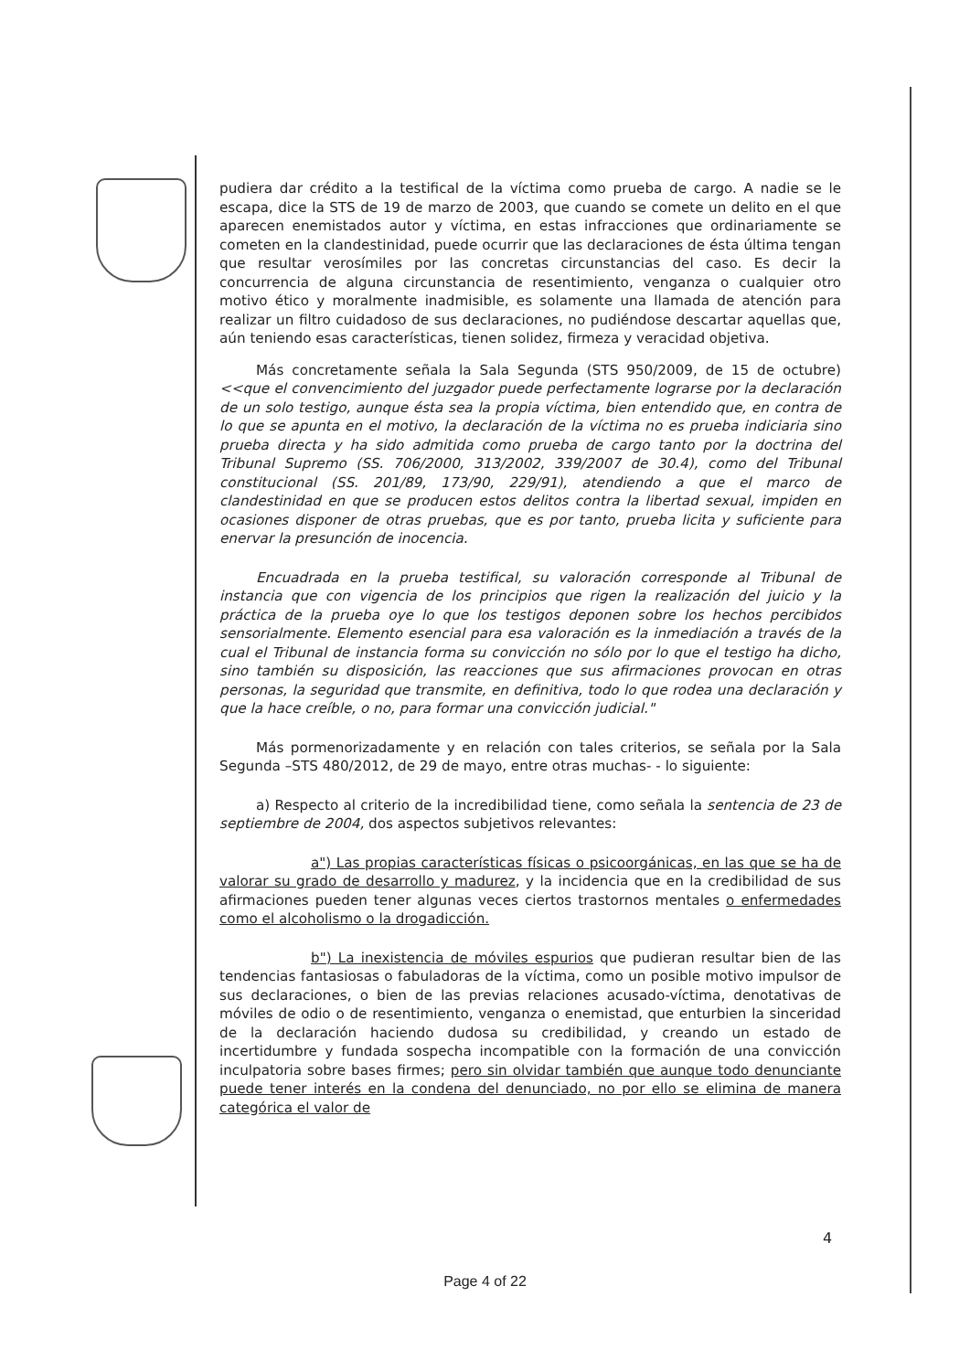pudiera dar crédito a la testifical de la víctima como prueba de cargo. A nadie se le escapa, dice la STS de 19 de marzo de 2003, que cuando se comete un delito en el que aparecen enemistados autor y víctima, en estas infracciones que ordinariamente se cometen en la clandestinidad, puede ocurrir que las declaraciones de ésta última tengan que resultar verosímiles por las concretas circunstancias del caso. Es decir la concurrencia de alguna circunstancia de resentimiento, venganza o cualquier otro motivo ético y moralmente inadmisible, es solamente una llamada de atención para realizar un filtro cuidadoso de sus declaraciones, no pudiéndose descartar aquellas que, aún teniendo esas características, tienen solidez, firmeza y veracidad objetiva.
Más concretamente señala la Sala Segunda (STS 950/2009, de 15 de octubre) <<que el convencimiento del juzgador puede perfectamente lograrse por la declaración de un solo testigo, aunque ésta sea la propia víctima, bien entendido que, en contra de lo que se apunta en el motivo, la declaración de la víctima no es prueba indiciaria sino prueba directa y ha sido admitida como prueba de cargo tanto por la doctrina del Tribunal Supremo (SS. 706/2000, 313/2002, 339/2007 de 30.4), como del Tribunal constitucional (SS. 201/89, 173/90, 229/91), atendiendo a que el marco de clandestinidad en que se producen estos delitos contra la libertad sexual, impiden en ocasiones disponer de otras pruebas, que es por tanto, prueba licita y suficiente para enervar la presunción de inocencia.
Encuadrada en la prueba testifical, su valoración corresponde al Tribunal de instancia que con vigencia de los principios que rigen la realización del juicio y la práctica de la prueba oye lo que los testigos deponen sobre los hechos percibidos sensorialmente. Elemento esencial para esa valoración es la inmediación a través de la cual el Tribunal de instancia forma su convicción no sólo por lo que el testigo ha dicho, sino también su disposición, las reacciones que sus afirmaciones provocan en otras personas, la seguridad que transmite, en definitiva, todo lo que rodea una declaración y que la hace creíble, o no, para formar una convicción judicial."
Más pormenorizadamente y en relación con tales criterios, se señala por la Sala Segunda –STS 480/2012, de 29 de mayo, entre otras muchas- - lo siguiente:
a) Respecto al criterio de la incredibilidad tiene, como señala la sentencia de 23 de septiembre de 2004, dos aspectos subjetivos relevantes:
a") Las propias características físicas o psicoorgánicas, en las que se ha de valorar su grado de desarrollo y madurez, y la incidencia que en la credibilidad de sus afirmaciones pueden tener algunas veces ciertos trastornos mentales o enfermedades como el alcoholismo o la drogadicción.
b") La inexistencia de móviles espurios que pudieran resultar bien de las tendencias fantasiosas o fabuladoras de la víctima, como un posible motivo impulsor de sus declaraciones, o bien de las previas relaciones acusado-víctima, denotativas de móviles de odio o de resentimiento, venganza o enemistad, que enturbien la sinceridad de la declaración haciendo dudosa su credibilidad, y creando un estado de incertidumbre y fundada sospecha incompatible con la formación de una convicción inculpatoria sobre bases firmes; pero sin olvidar también que aunque todo denunciante puede tener interés en la condena del denunciado, no por ello se elimina de manera categórica el valor de
4
Page 4 of 22